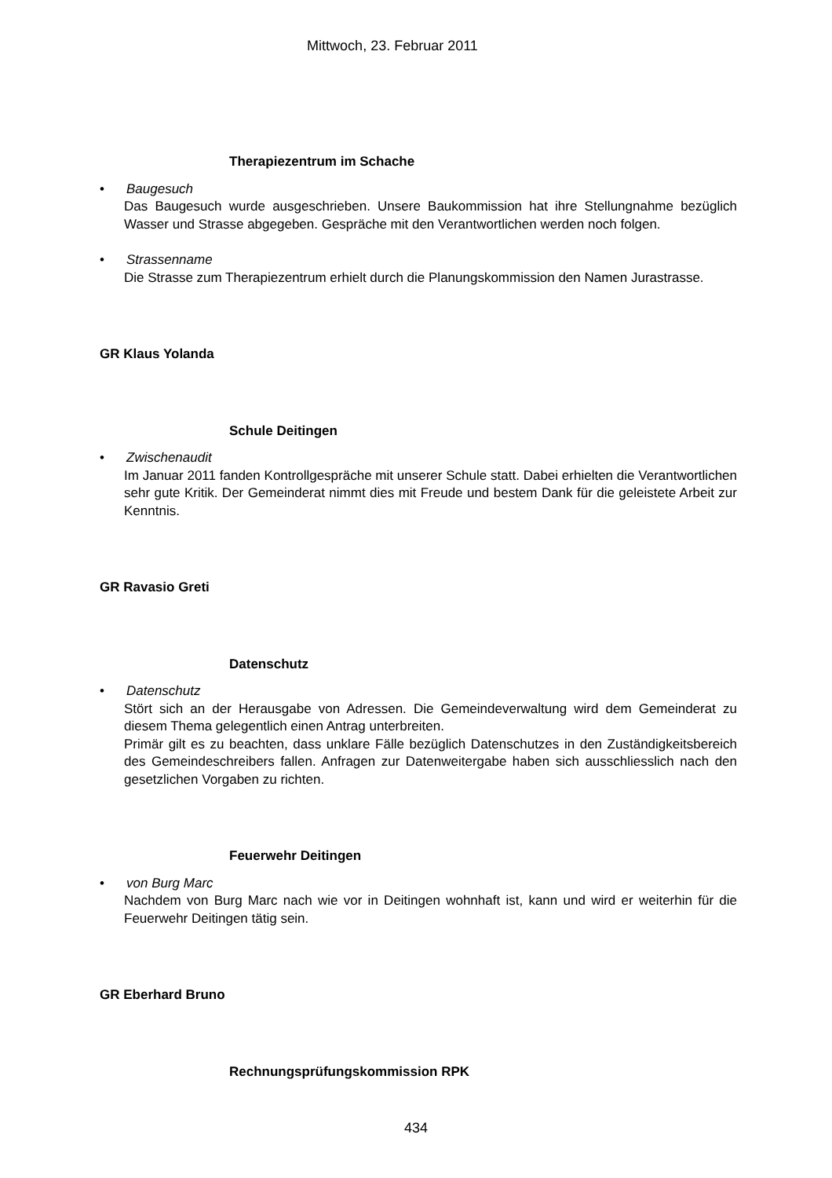Mittwoch, 23. Februar 2011
Therapiezentrum im Schache
• Baugesuch
Das Baugesuch wurde ausgeschrieben. Unsere Baukommission hat ihre Stellungnahme bezüglich Wasser und Strasse abgegeben. Gespräche mit den Verantwortlichen werden noch folgen.
• Strassenname
Die Strasse zum Therapiezentrum erhielt durch die Planungskommission den Namen Jurastrasse.
GR Klaus Yolanda
Schule Deitingen
• Zwischenaudit
Im Januar 2011 fanden Kontrollgespräche mit unserer Schule statt. Dabei erhielten die Verantwortlichen sehr gute Kritik. Der Gemeinderat nimmt dies mit Freude und bestem Dank für die geleistete Arbeit zur Kenntnis.
GR Ravasio Greti
Datenschutz
• Datenschutz
Stört sich an der Herausgabe von Adressen. Die Gemeindeverwaltung wird dem Gemeinderat zu diesem Thema gelegentlich einen Antrag unterbreiten.
Primär gilt es zu beachten, dass unklare Fälle bezüglich Datenschutzes in den Zuständigkeitsbereich des Gemeindeschreibers fallen. Anfragen zur Datenweitergabe haben sich ausschliesslich nach den gesetzlichen Vorgaben zu richten.
Feuerwehr Deitingen
• von Burg Marc
Nachdem von Burg Marc nach wie vor in Deitingen wohnhaft ist, kann und wird er weiterhin für die Feuerwehr Deitingen tätig sein.
GR Eberhard Bruno
Rechnungsprüfungskommission RPK
434